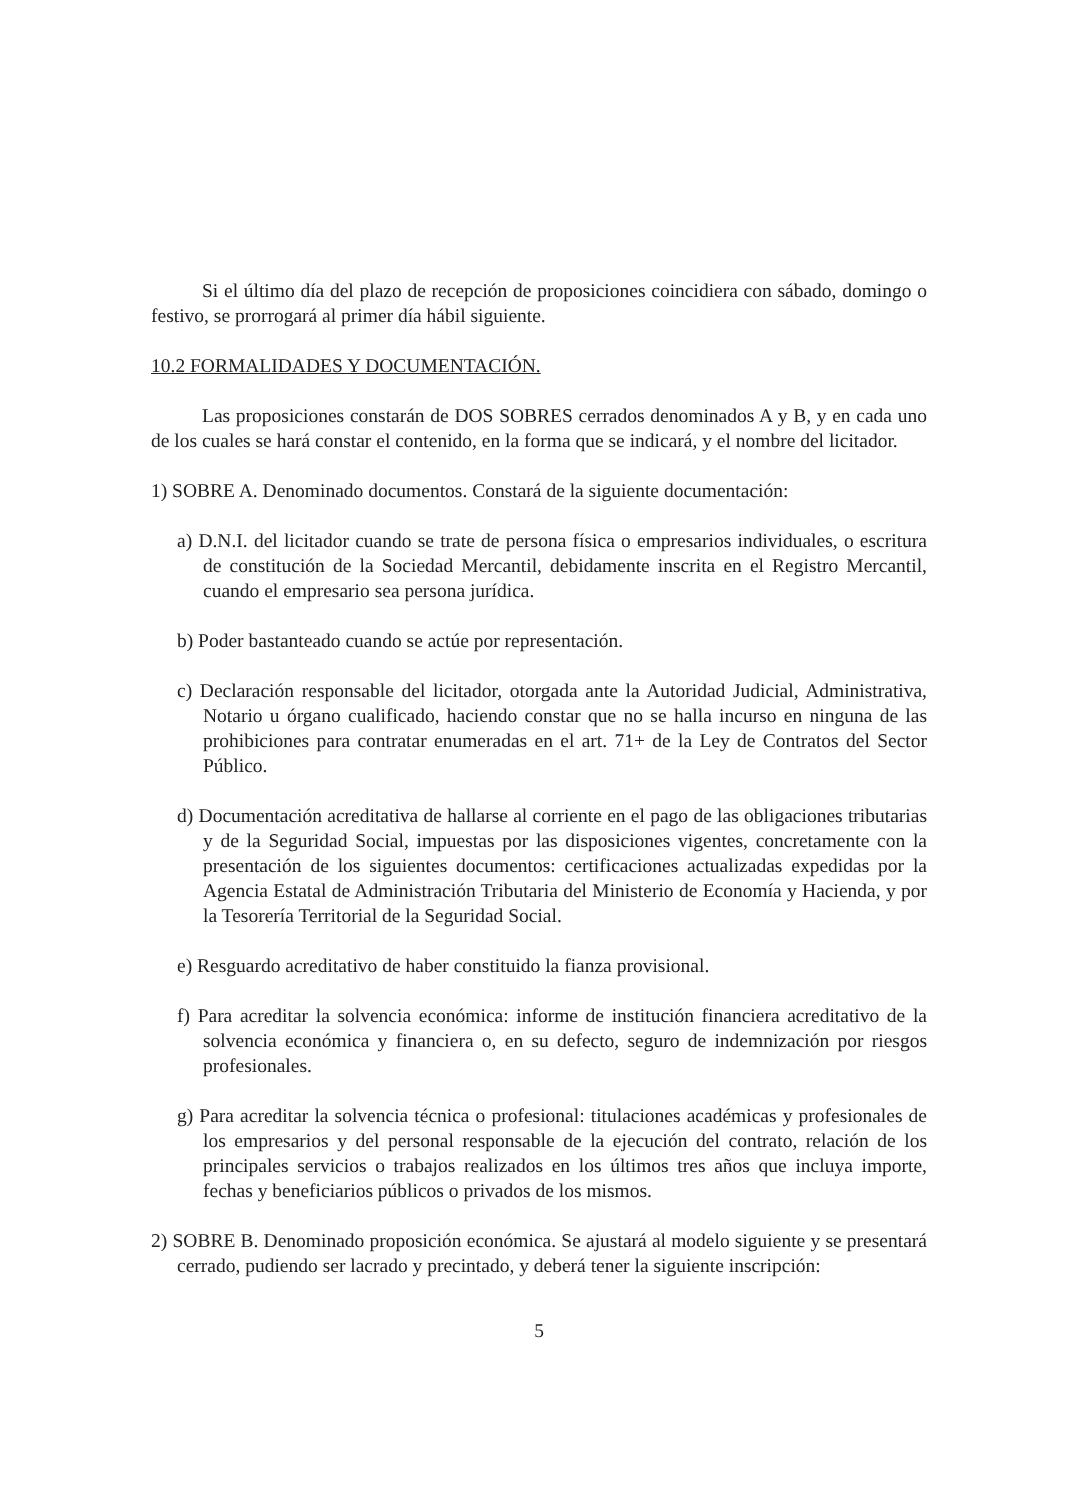Si el último día del plazo de recepción de proposiciones coincidiera con sábado, domingo o festivo, se prorrogará al primer día hábil siguiente.
10.2 FORMALIDADES Y DOCUMENTACIÓN.
Las proposiciones constarán de DOS SOBRES cerrados denominados A y B, y en cada uno de los cuales se hará constar el contenido, en la forma que se indicará, y el nombre del licitador.
1) SOBRE A. Denominado documentos. Constará de la siguiente documentación:
a) D.N.I. del licitador cuando se trate de persona física o empresarios individuales, o escritura de constitución de la Sociedad Mercantil, debidamente inscrita en el Registro Mercantil, cuando el empresario sea persona jurídica.
b) Poder bastanteado cuando se actúe por representación.
c) Declaración responsable del licitador, otorgada ante la Autoridad Judicial, Administrativa, Notario u órgano cualificado, haciendo constar que no se halla incurso en ninguna de las prohibiciones para contratar enumeradas en el art. 71+ de la Ley de Contratos del Sector Público.
d) Documentación acreditativa de hallarse al corriente en el pago de las obligaciones tributarias y de la Seguridad Social, impuestas por las disposiciones vigentes, concretamente con la presentación de los siguientes documentos: certificaciones actualizadas expedidas por la Agencia Estatal de Administración Tributaria del Ministerio de Economía y Hacienda, y por la Tesorería Territorial de la Seguridad Social.
e) Resguardo acreditativo de haber constituido la fianza provisional.
f) Para acreditar la solvencia económica: informe de institución financiera acreditativo de la solvencia económica y financiera o, en su defecto, seguro de indemnización por riesgos profesionales.
g) Para acreditar la solvencia técnica o profesional: titulaciones académicas y profesionales de los empresarios y del personal responsable de la ejecución del contrato, relación de los principales servicios o trabajos realizados en los últimos tres años que incluya importe, fechas y beneficiarios públicos o privados de los mismos.
2) SOBRE B. Denominado proposición económica. Se ajustará al modelo siguiente y se presentará cerrado, pudiendo ser lacrado y precintado, y deberá tener la siguiente inscripción:
5